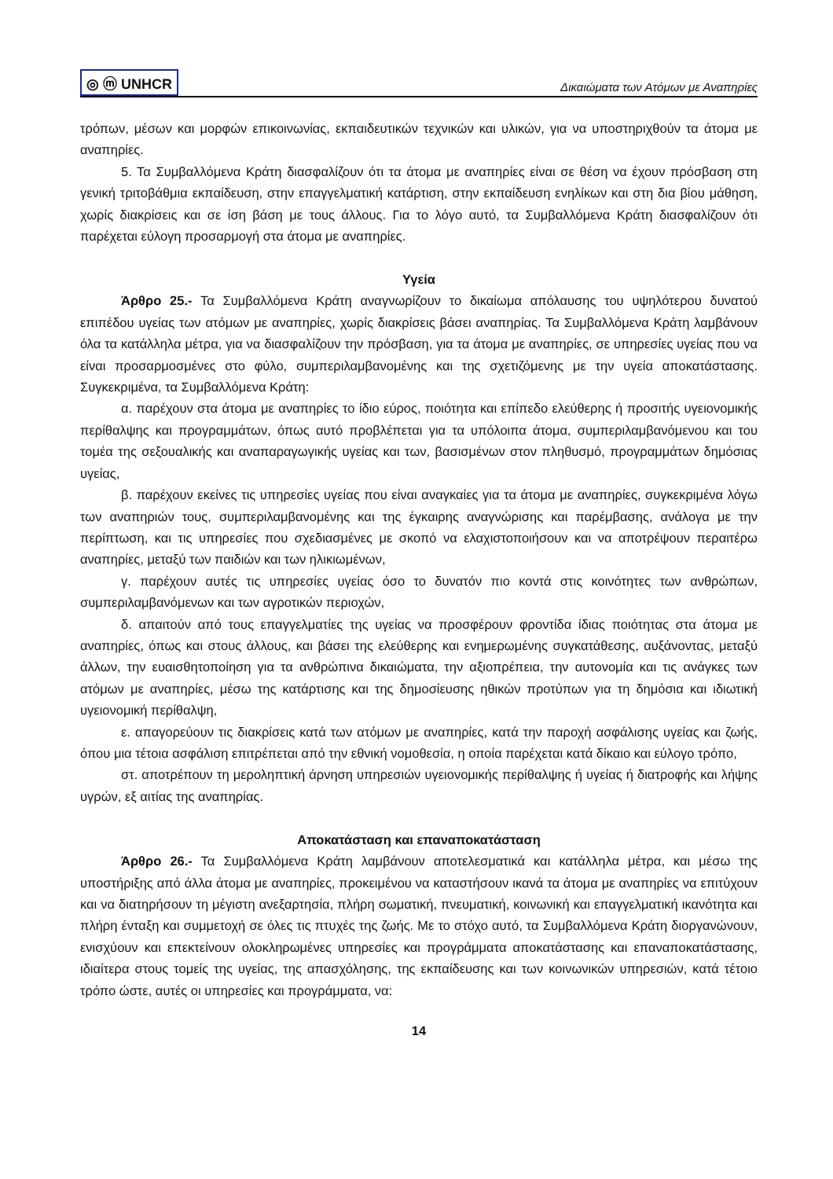◎ ⓜ UNHCR Δικαιώματα των Ατόμων με Αναπηρίες
τρόπων, μέσων και μορφών επικοινωνίας, εκπαιδευτικών τεχνικών και υλικών, για να υποστηριχθούν τα άτομα με αναπηρίες.
5. Τα Συμβαλλόμενα Κράτη διασφαλίζουν ότι τα άτομα με αναπηρίες είναι σε θέση να έχουν πρόσβαση στη γενική τριτοβάθμια εκπαίδευση, στην επαγγελματική κατάρτιση, στην εκπαίδευση ενηλίκων και στη δια βίου μάθηση, χωρίς διακρίσεις και σε ίση βάση με τους άλλους. Για το λόγο αυτό, τα Συμβαλλόμενα Κράτη διασφαλίζουν ότι παρέχεται εύλογη προσαρμογή στα άτομα με αναπηρίες.
Υγεία
Άρθρο 25.- Τα Συμβαλλόμενα Κράτη αναγνωρίζουν το δικαίωμα απόλαυσης του υψηλότερου δυνατού επιπέδου υγείας των ατόμων με αναπηρίες, χωρίς διακρίσεις βάσει αναπηρίας. Τα Συμβαλλόμενα Κράτη λαμβάνουν όλα τα κατάλληλα μέτρα, για να διασφαλίζουν την πρόσβαση, για τα άτομα με αναπηρίες, σε υπηρεσίες υγείας που να είναι προσαρμοσμένες στο φύλο, συμπεριλαμβανομένης και της σχετιζόμενης με την υγεία αποκατάστασης. Συγκεκριμένα, τα Συμβαλλόμενα Κράτη:
α. παρέχουν στα άτομα με αναπηρίες το ίδιο εύρος, ποιότητα και επίπεδο ελεύθερης ή προσιτής υγειονομικής περίθαλψης και προγραμμάτων, όπως αυτό προβλέπεται για τα υπόλοιπα άτομα, συμπεριλαμβανόμενου και του τομέα της σεξουαλικής και αναπαραγωγικής υγείας και των, βασισμένων στον πληθυσμό, προγραμμάτων δημόσιας υγείας,
β. παρέχουν εκείνες τις υπηρεσίες υγείας που είναι αναγκαίες για τα άτομα με αναπηρίες, συγκεκριμένα λόγω των αναπηριών τους, συμπεριλαμβανομένης και της έγκαιρης αναγνώρισης και παρέμβασης, ανάλογα με την περίπτωση, και τις υπηρεσίες που σχεδιασμένες με σκοπό να ελαχιστοποιήσουν και να αποτρέψουν περαιτέρω αναπηρίες, μεταξύ των παιδιών και των ηλικιωμένων,
γ. παρέχουν αυτές τις υπηρεσίες υγείας όσο το δυνατόν πιο κοντά στις κοινότητες των ανθρώπων, συμπεριλαμβανόμενων και των αγροτικών περιοχών,
δ. απαιτούν από τους επαγγελματίες της υγείας να προσφέρουν φροντίδα ίδιας ποιότητας στα άτομα με αναπηρίες, όπως και στους άλλους, και βάσει της ελεύθερης και ενημερωμένης συγκατάθεσης, αυξάνοντας, μεταξύ άλλων, την ευαισθητοποίηση για τα ανθρώπινα δικαιώματα, την αξιοπρέπεια, την αυτονομία και τις ανάγκες των ατόμων με αναπηρίες, μέσω της κατάρτισης και της δημοσίευσης ηθικών προτύπων για τη δημόσια και ιδιωτική υγειονομική περίθαλψη,
ε. απαγορεύουν τις διακρίσεις κατά των ατόμων με αναπηρίες, κατά την παροχή ασφάλισης υγείας και ζωής, όπου μια τέτοια ασφάλιση επιτρέπεται από την εθνική νομοθεσία, η οποία παρέχεται κατά δίκαιο και εύλογο τρόπο,
στ. αποτρέπουν τη μεροληπτική άρνηση υπηρεσιών υγειονομικής περίθαλψης ή υγείας ή διατροφής και λήψης υγρών, εξ αιτίας της αναπηρίας.
Αποκατάσταση και επαναποκατάσταση
Άρθρο 26.- Τα Συμβαλλόμενα Κράτη λαμβάνουν αποτελεσματικά και κατάλληλα μέτρα, και μέσω της υποστήριξης από άλλα άτομα με αναπηρίες, προκειμένου να καταστήσουν ικανά τα άτομα με αναπηρίες να επιτύχουν και να διατηρήσουν τη μέγιστη ανεξαρτησία, πλήρη σωματική, πνευματική, κοινωνική και επαγγελματική ικανότητα και πλήρη ένταξη και συμμετοχή σε όλες τις πτυχές της ζωής. Με το στόχο αυτό, τα Συμβαλλόμενα Κράτη διοργανώνουν, ενισχύουν και επεκτείνουν ολοκληρωμένες υπηρεσίες και προγράμματα αποκατάστασης και επαναποκατάστασης, ιδιαίτερα στους τομείς της υγείας, της απασχόλησης, της εκπαίδευσης και των κοινωνικών υπηρεσιών, κατά τέτοιο τρόπο ώστε, αυτές οι υπηρεσίες και προγράμματα, να:
14